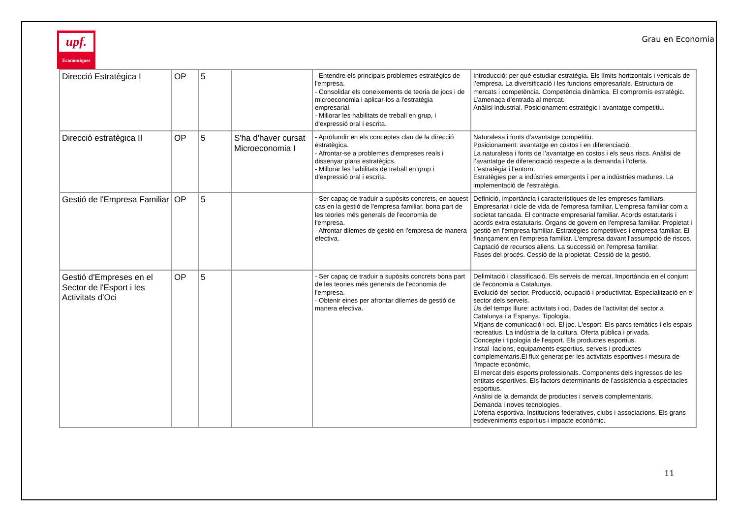upf.
Econòmiques
Grau en Economia
| Direcció Estratègica I | OP | 5 | | - Entendre els principals problemes estratègics de l'empresa. - Consolidar els coneixements de teoria de jocs i de microeconomia i aplicar-los a l'estratègia empresarial. - Millorar les habilitats de treball en grup, i d'expressió oral i escrita. | Introducció: per què estudiar estratègia. Els límits horitzontals i verticals de l’empresa. La diversificació i les funcions empresarials. Estructura de mercats i competència. Competència dinàmica. El compromís estratègic. L’amenaça d’entrada al mercat. Anàlisi industrial. Posicionament estratègic i avantatge competitiu. |
| Direcció estratègica II | OP | 5 | S'ha d'haver cursat Microeconomia I | - Aprofundir en els conceptes clau de la direcció estratègica. - Afrontar-se a problemes d'empreses reals i dissenyar plans estratègics. - Millorar les habilitats de treball en grup i d'expressió oral i escrita. | Naturalesa i fonts d’avantatge competitiu. Posicionament: avantatge en costos i en diferenciació. La naturalesa i fonts de l’avantatge en costos i els seus riscs. Anàlisi de l’avantatge de diferenciació respecte a la demanda i l’oferta. L’estratègia i l’entorn. Estratègies per a indústries emergents i per a indústries madures. La implementació de l’estratègia. |
| Gestió de l'Empresa Familiar | OP | 5 | | - Ser capaç de traduir a supòsits concrets, en aquest cas en la gestió de l'empresa familiar, bona part de les teories més generals de l'economia de l'empresa. - Afrontar dilemes de gestió en l'empresa de manera efectiva. | Definició, importància i característiques de les empreses familiars. Empresariat i cicle de vida de l'empresa familiar. L'empresa familiar com a societat tancada. El contracte empresarial familiar. Acords estatutaris i acords extra estatutaris. Òrgans de govern en l'empresa familiar. Propietat i gestió en l'empresa familiar. Estratègies competitives i empresa familiar. El finançament en l'empresa familiar. L'empresa davant l'assumpció de riscos. Captació de recursos aliens. La successió en l'empresa familiar. Fases del procés. Cessió de la propietat. Cessió de la gestió. |
| Gestió d'Empreses en el Sector de l'Esport i les Activitats d'Oci | OP | 5 | | - Ser capaç de traduir a supòsits concrets bona part de les teories més generals de l'economia de l'empresa. - Obtenir eines per afrontar dilemes de gestió de manera efectiva. | Delimitació i classificació. Els serveis de mercat. Importància en el conjunt de l'economia a Catalunya. Evolució del sector. Producció, ocupació i productivitat. Especialització en el sector dels serveis. Ús del temps lliure: activitats i oci. Dades de l'activitat del sector a Catalunya i a Espanya. Tipologia. Mitjans de comunicació i oci. El joc. L'esport. Els parcs temàtics i els espais recreatius. La indústria de la cultura. Oferta pública i privada. Concepte i tipologia de l'esport. Els productes esportius. Instal ·lacions, equipaments esportius, serveis i productes complementaris.El flux generat per les activitats esportives i mesura de l'impacte econòmic. El mercat dels esports professionals. Components dels ingressos de les entitats esportives. Els factors determinants de l'assistència a espectacles esportius. Anàlisi de la demanda de productes i serveis complementaris. Demanda i noves tecnologies. L'oferta esportiva. Institucions federatives, clubs i associacions. Els grans esdeveniments esportius i impacte econòmic. |
11